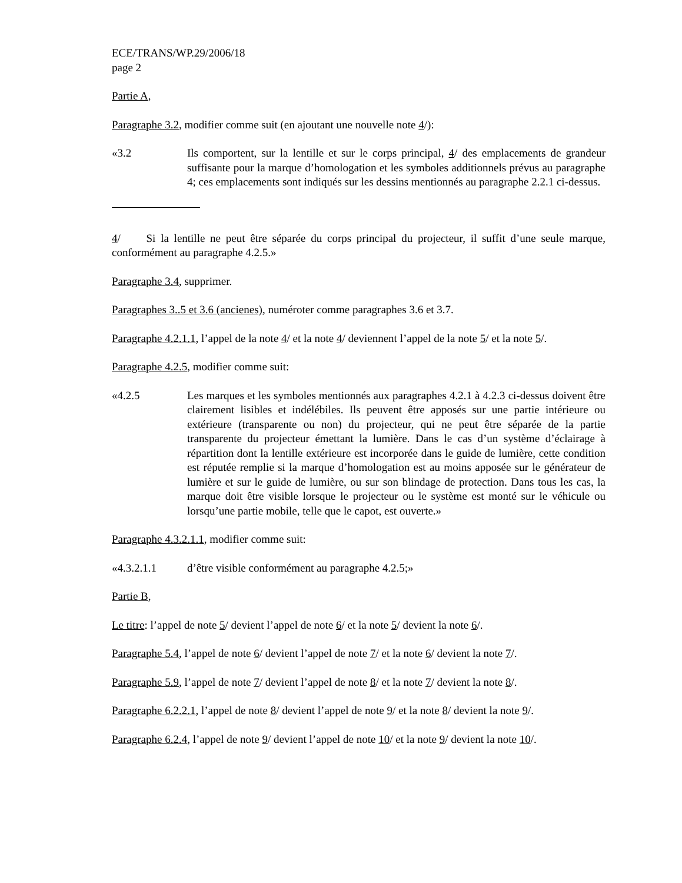ECE/TRANS/WP.29/2006/18
page 2
Partie A,
Paragraphe 3.2, modifier comme suit (en ajoutant une nouvelle note 4/):
«3.2 Ils comportent, sur la lentille et sur le corps principal, 4/ des emplacements de grandeur suffisante pour la marque d’homologation et les symboles additionnels prévus au paragraphe 4; ces emplacements sont indiqués sur les dessins mentionnés au paragraphe 2.2.1 ci-dessus.
4/ Si la lentille ne peut être séparée du corps principal du projecteur, il suffit d’une seule marque, conformément au paragraphe 4.2.5.»
Paragraphe 3.4, supprimer.
Paragraphes 3..5 et 3.6 (ancienes), numéroter comme paragraphes 3.6 et 3.7.
Paragraphe 4.2.1.1, l’appel de la note 4/ et la note 4/ deviennent l’appel de la note 5/ et la note 5/.
Paragraphe 4.2.5, modifier comme suit:
«4.2.5 Les marques et les symboles mentionnés aux paragraphes 4.2.1 à 4.2.3 ci-dessus doivent être clairement lisibles et indélébiles. Ils peuvent être apposés sur une partie intérieure ou extérieure (transparente ou non) du projecteur, qui ne peut être séparée de la partie transparente du projecteur émettant la lumière. Dans le cas d’un système d’éclairage à répartition dont la lentille extérieure est incorporée dans le guide de lumière, cette condition est réputée remplie si la marque d’homologation est au moins apposée sur le générateur de lumière et sur le guide de lumière, ou sur son blindage de protection. Dans tous les cas, la marque doit être visible lorsque le projecteur ou le système est monté sur le véhicule ou lorsqu’une partie mobile, telle que le capot, est ouverte.»
Paragraphe 4.3.2.1.1, modifier comme suit:
«4.3.2.1.1 d’être visible conformément au paragraphe 4.2.5;»
Partie B,
Le titre: l’appel de note 5/ devient l’appel de note 6/ et la note 5/ devient la note 6/.
Paragraphe 5.4, l’appel de note 6/ devient l’appel de note 7/ et la note 6/ devient la note 7/.
Paragraphe 5.9, l’appel de note 7/ devient l’appel de note 8/ et la note 7/ devient la note 8/.
Paragraphe 6.2.2.1, l’appel de note 8/ devient l’appel de note 9/ et la note 8/ devient la note 9/.
Paragraphe 6.2.4, l’appel de note 9/ devient l’appel de note 10/ et la note 9/ devient la note 10/.